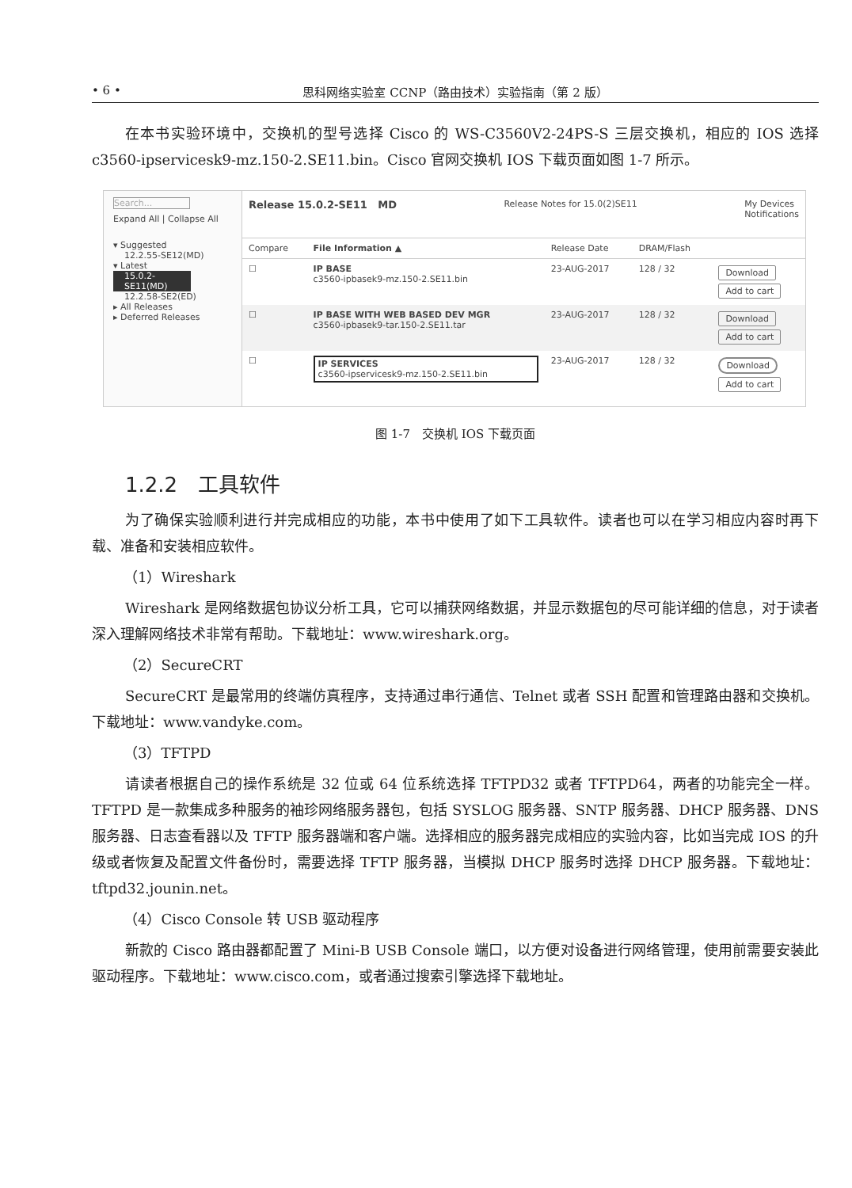• 6 • 思科网络实验室 CCNP（路由技术）实验指南（第 2 版）
在本书实验环境中，交换机的型号选择 Cisco 的 WS-C3560V2-24PS-S 三层交换机，相应的 IOS 选择 c3560-ipservicesk9-mz.150-2.SE11.bin。Cisco 官网交换机 IOS 下载页面如图 1-7 所示。
Search...
Expand All | Collapse All
▾ Suggested
12.2.55-SE12(MD)
▾ Latest
15.0.2-SE11(MD)
12.2.58-SE2(ED)
▸ All Releases
▸ Deferred Releases
Release 15.0.2-SE11 MD Release Notes for 15.0(2)SE11 My Devices
Notifications
| Compare | File Information ▲ | Release Date | DRAM/Flash | |
| --- | --- | --- | --- | --- |
| ☐ | IP BASE c3560-ipbasek9-mz.150-2.SE11.bin | 23-AUG-2017 | 128 / 32 | Download Add to cart |
| ☐ | IP BASE WITH WEB BASED DEV MGR c3560-ipbasek9-tar.150-2.SE11.tar | 23-AUG-2017 | 128 / 32 | Download Add to cart |
| ☐ | IP SERVICES c3560-ipservicesk9-mz.150-2.SE11.bin | 23-AUG-2017 | 128 / 32 | Download Add to cart |
图 1-7　交换机 IOS 下载页面
1.2.2　工具软件
为了确保实验顺利进行并完成相应的功能，本书中使用了如下工具软件。读者也可以在学习相应内容时再下载、准备和安装相应软件。
（1）Wireshark
Wireshark 是网络数据包协议分析工具，它可以捕获网络数据，并显示数据包的尽可能详细的信息，对于读者深入理解网络技术非常有帮助。下载地址：www.wireshark.org。
（2）SecureCRT
SecureCRT 是最常用的终端仿真程序，支持通过串行通信、Telnet 或者 SSH 配置和管理路由器和交换机。下载地址：www.vandyke.com。
（3）TFTPD
请读者根据自己的操作系统是 32 位或 64 位系统选择 TFTPD32 或者 TFTPD64，两者的功能完全一样。TFTPD 是一款集成多种服务的袖珍网络服务器包，包括 SYSLOG 服务器、SNTP 服务器、DHCP 服务器、DNS 服务器、日志查看器以及 TFTP 服务器端和客户端。选择相应的服务器完成相应的实验内容，比如当完成 IOS 的升级或者恢复及配置文件备份时，需要选择 TFTP 服务器，当模拟 DHCP 服务时选择 DHCP 服务器。下载地址：tftpd32.jounin.net。
（4）Cisco Console 转 USB 驱动程序
新款的 Cisco 路由器都配置了 Mini-B USB Console 端口，以方便对设备进行网络管理，使用前需要安装此驱动程序。下载地址：www.cisco.com，或者通过搜索引擎选择下载地址。